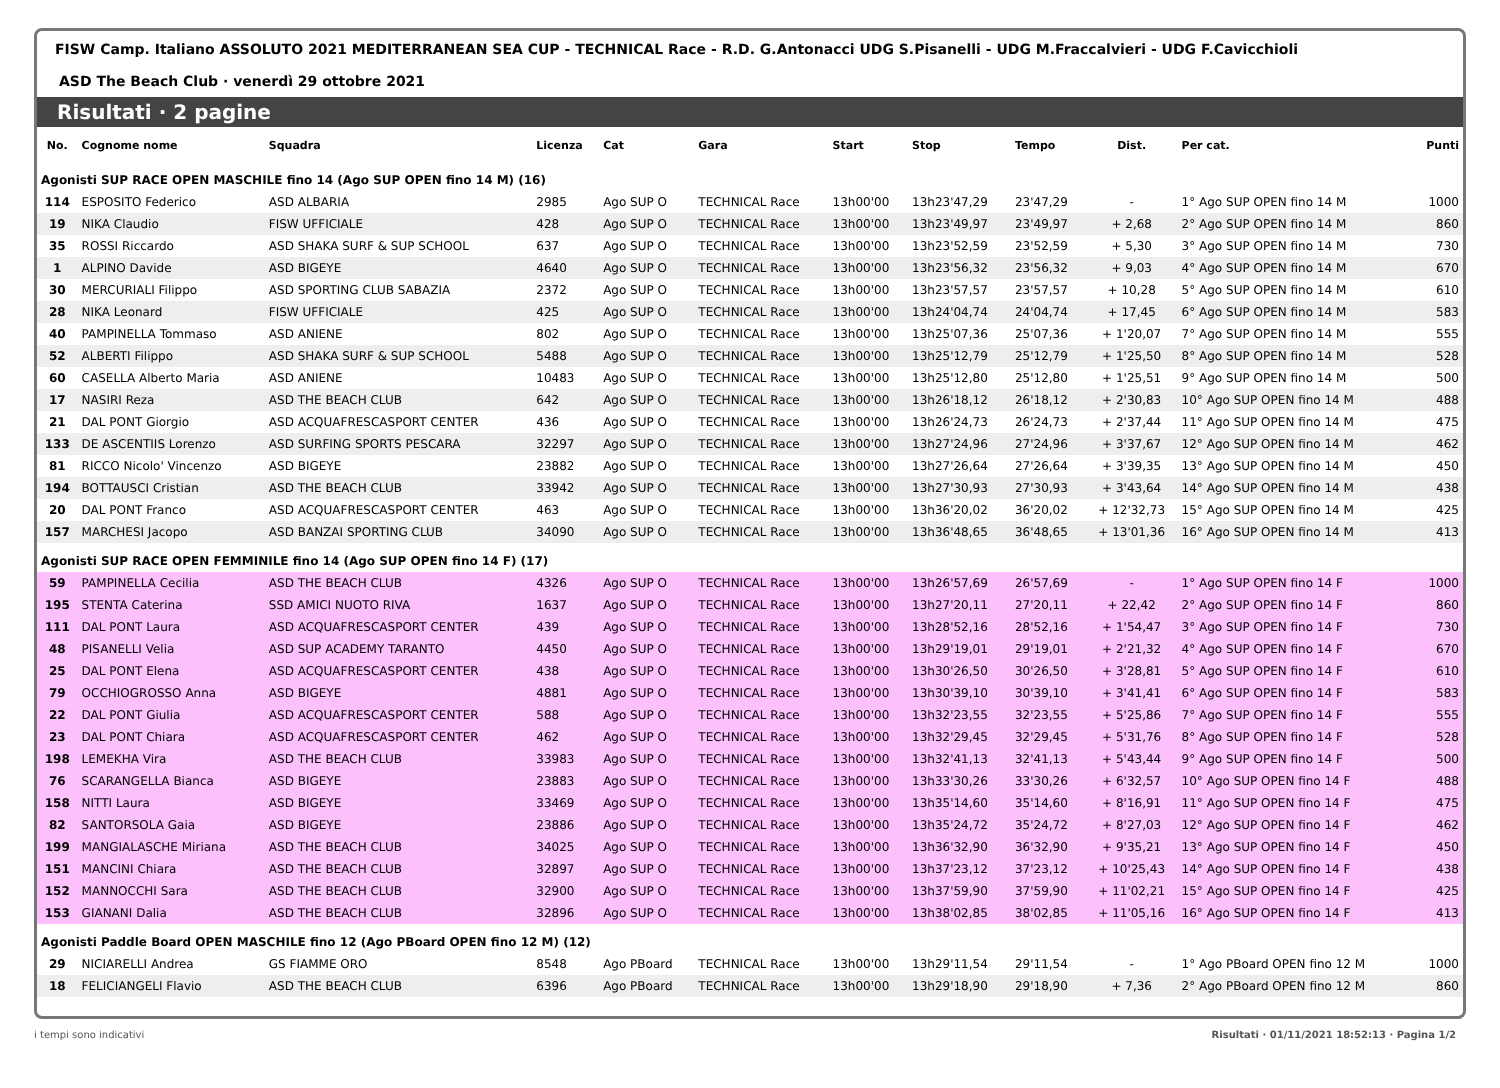FISW Camp. Italiano ASSOLUTO 2021 MEDITERRANEAN SEA CUP - TECHNICAL Race - R.D. G.Antonacci UDG S.Pisanelli - UDG M.Fraccalvieri - UDG F.Cavicchioli
ASD The Beach Club · venerdì 29 ottobre 2021
Risultati · 2 pagine
| No. | Cognome nome | Squadra | Licenza | Cat | Gara | Start | Stop | Tempo | Dist. | Per cat. | Punti |
| --- | --- | --- | --- | --- | --- | --- | --- | --- | --- | --- | --- |
| Agonisti SUP RACE OPEN MASCHILE fino 14 (Ago SUP OPEN fino 14 M) (16) | | | | | | | | | | | |
| 114 | ESPOSITO Federico | ASD ALBARIA | 2985 | Ago SUP O | TECHNICAL Race | 13h00'00 | 13h23'47,29 | 23'47,29 | - | 1° Ago SUP OPEN fino 14 M | 1000 |
| 19 | NIKA Claudio | FISW UFFICIALE | 428 | Ago SUP O | TECHNICAL Race | 13h00'00 | 13h23'49,97 | 23'49,97 | + 2,68 | 2° Ago SUP OPEN fino 14 M | 860 |
| 35 | ROSSI Riccardo | ASD SHAKA SURF & SUP SCHOOL | 637 | Ago SUP O | TECHNICAL Race | 13h00'00 | 13h23'52,59 | 23'52,59 | + 5,30 | 3° Ago SUP OPEN fino 14 M | 730 |
| 1 | ALPINO Davide | ASD BIGEYE | 4640 | Ago SUP O | TECHNICAL Race | 13h00'00 | 13h23'56,32 | 23'56,32 | + 9,03 | 4° Ago SUP OPEN fino 14 M | 670 |
| 30 | MERCURIALI Filippo | ASD SPORTING CLUB SABAZIA | 2372 | Ago SUP O | TECHNICAL Race | 13h00'00 | 13h23'57,57 | 23'57,57 | + 10,28 | 5° Ago SUP OPEN fino 14 M | 610 |
| 28 | NIKA Leonard | FISW UFFICIALE | 425 | Ago SUP O | TECHNICAL Race | 13h00'00 | 13h24'04,74 | 24'04,74 | + 17,45 | 6° Ago SUP OPEN fino 14 M | 583 |
| 40 | PAMPINELLA Tommaso | ASD ANIENE | 802 | Ago SUP O | TECHNICAL Race | 13h00'00 | 13h25'07,36 | 25'07,36 | + 1'20,07 | 7° Ago SUP OPEN fino 14 M | 555 |
| 52 | ALBERTI Filippo | ASD SHAKA SURF & SUP SCHOOL | 5488 | Ago SUP O | TECHNICAL Race | 13h00'00 | 13h25'12,79 | 25'12,79 | + 1'25,50 | 8° Ago SUP OPEN fino 14 M | 528 |
| 60 | CASELLA Alberto Maria | ASD ANIENE | 10483 | Ago SUP O | TECHNICAL Race | 13h00'00 | 13h25'12,80 | 25'12,80 | + 1'25,51 | 9° Ago SUP OPEN fino 14 M | 500 |
| 17 | NASIRI Reza | ASD THE BEACH CLUB | 642 | Ago SUP O | TECHNICAL Race | 13h00'00 | 13h26'18,12 | 26'18,12 | + 2'30,83 | 10° Ago SUP OPEN fino 14 M | 488 |
| 21 | DAL PONT Giorgio | ASD ACQUAFRESCASPORT CENTER | 436 | Ago SUP O | TECHNICAL Race | 13h00'00 | 13h26'24,73 | 26'24,73 | + 2'37,44 | 11° Ago SUP OPEN fino 14 M | 475 |
| 133 | DE ASCENTIIS Lorenzo | ASD SURFING SPORTS PESCARA | 32297 | Ago SUP O | TECHNICAL Race | 13h00'00 | 13h27'24,96 | 27'24,96 | + 3'37,67 | 12° Ago SUP OPEN fino 14 M | 462 |
| 81 | RICCO Nicolo' Vincenzo | ASD BIGEYE | 23882 | Ago SUP O | TECHNICAL Race | 13h00'00 | 13h27'26,64 | 27'26,64 | + 3'39,35 | 13° Ago SUP OPEN fino 14 M | 450 |
| 194 | BOTTAUSCI Cristian | ASD THE BEACH CLUB | 33942 | Ago SUP O | TECHNICAL Race | 13h00'00 | 13h27'30,93 | 27'30,93 | + 3'43,64 | 14° Ago SUP OPEN fino 14 M | 438 |
| 20 | DAL PONT Franco | ASD ACQUAFRESCASPORT CENTER | 463 | Ago SUP O | TECHNICAL Race | 13h00'00 | 13h36'20,02 | 36'20,02 | + 12'32,73 | 15° Ago SUP OPEN fino 14 M | 425 |
| 157 | MARCHESI Jacopo | ASD BANZAI SPORTING CLUB | 34090 | Ago SUP O | TECHNICAL Race | 13h00'00 | 13h36'48,65 | 36'48,65 | + 13'01,36 | 16° Ago SUP OPEN fino 14 M | 413 |
| Agonisti SUP RACE OPEN FEMMINILE fino 14 (Ago SUP OPEN fino 14 F) (17) | | | | | | | | | | | |
| 59 | PAMPINELLA Cecilia | ASD THE BEACH CLUB | 4326 | Ago SUP O | TECHNICAL Race | 13h00'00 | 13h26'57,69 | 26'57,69 | - | 1° Ago SUP OPEN fino 14 F | 1000 |
| 195 | STENTA Caterina | SSD AMICI NUOTO RIVA | 1637 | Ago SUP O | TECHNICAL Race | 13h00'00 | 13h27'20,11 | 27'20,11 | + 22,42 | 2° Ago SUP OPEN fino 14 F | 860 |
| 111 | DAL PONT Laura | ASD ACQUAFRESCASPORT CENTER | 439 | Ago SUP O | TECHNICAL Race | 13h00'00 | 13h28'52,16 | 28'52,16 | + 1'54,47 | 3° Ago SUP OPEN fino 14 F | 730 |
| 48 | PISANELLI Velia | ASD SUP ACADEMY TARANTO | 4450 | Ago SUP O | TECHNICAL Race | 13h00'00 | 13h29'19,01 | 29'19,01 | + 2'21,32 | 4° Ago SUP OPEN fino 14 F | 670 |
| 25 | DAL PONT Elena | ASD ACQUAFRESCASPORT CENTER | 438 | Ago SUP O | TECHNICAL Race | 13h00'00 | 13h30'26,50 | 30'26,50 | + 3'28,81 | 5° Ago SUP OPEN fino 14 F | 610 |
| 79 | OCCHIOGROSSO Anna | ASD BIGEYE | 4881 | Ago SUP O | TECHNICAL Race | 13h00'00 | 13h30'39,10 | 30'39,10 | + 3'41,41 | 6° Ago SUP OPEN fino 14 F | 583 |
| 22 | DAL PONT Giulia | ASD ACQUAFRESCASPORT CENTER | 588 | Ago SUP O | TECHNICAL Race | 13h00'00 | 13h32'23,55 | 32'23,55 | + 5'25,86 | 7° Ago SUP OPEN fino 14 F | 555 |
| 23 | DAL PONT Chiara | ASD ACQUAFRESCASPORT CENTER | 462 | Ago SUP O | TECHNICAL Race | 13h00'00 | 13h32'29,45 | 32'29,45 | + 5'31,76 | 8° Ago SUP OPEN fino 14 F | 528 |
| 198 | LEMEKHA Vira | ASD THE BEACH CLUB | 33983 | Ago SUP O | TECHNICAL Race | 13h00'00 | 13h32'41,13 | 32'41,13 | + 5'43,44 | 9° Ago SUP OPEN fino 14 F | 500 |
| 76 | SCARANGELLA Bianca | ASD BIGEYE | 23883 | Ago SUP O | TECHNICAL Race | 13h00'00 | 13h33'30,26 | 33'30,26 | + 6'32,57 | 10° Ago SUP OPEN fino 14 F | 488 |
| 158 | NITTI Laura | ASD BIGEYE | 33469 | Ago SUP O | TECHNICAL Race | 13h00'00 | 13h35'14,60 | 35'14,60 | + 8'16,91 | 11° Ago SUP OPEN fino 14 F | 475 |
| 82 | SANTORSOLA Gaia | ASD BIGEYE | 23886 | Ago SUP O | TECHNICAL Race | 13h00'00 | 13h35'24,72 | 35'24,72 | + 8'27,03 | 12° Ago SUP OPEN fino 14 F | 462 |
| 199 | MANGIALASCHE Miriana | ASD THE BEACH CLUB | 34025 | Ago SUP O | TECHNICAL Race | 13h00'00 | 13h36'32,90 | 36'32,90 | + 9'35,21 | 13° Ago SUP OPEN fino 14 F | 450 |
| 151 | MANCINI Chiara | ASD THE BEACH CLUB | 32897 | Ago SUP O | TECHNICAL Race | 13h00'00 | 13h37'23,12 | 37'23,12 | + 10'25,43 | 14° Ago SUP OPEN fino 14 F | 438 |
| 152 | MANNOCCHI Sara | ASD THE BEACH CLUB | 32900 | Ago SUP O | TECHNICAL Race | 13h00'00 | 13h37'59,90 | 37'59,90 | + 11'02,21 | 15° Ago SUP OPEN fino 14 F | 425 |
| 153 | GIANANI Dalia | ASD THE BEACH CLUB | 32896 | Ago SUP O | TECHNICAL Race | 13h00'00 | 13h38'02,85 | 38'02,85 | + 11'05,16 | 16° Ago SUP OPEN fino 14 F | 413 |
| Agonisti Paddle Board OPEN MASCHILE fino 12 (Ago PBoard OPEN fino 12 M) (12) | | | | | | | | | | | |
| 29 | NICIARELLI Andrea | GS FIAMME ORO | 8548 | Ago PBoard | TECHNICAL Race | 13h00'00 | 13h29'11,54 | 29'11,54 | - | 1° Ago PBoard OPEN fino 12 M | 1000 |
| 18 | FELICIANGELI Flavio | ASD THE BEACH CLUB | 6396 | Ago PBoard | TECHNICAL Race | 13h00'00 | 13h29'18,90 | 29'18,90 | + 7,36 | 2° Ago PBoard OPEN fino 12 M | 860 |
i tempi sono indicativi Risultati · 01/11/2021 18:52:13 · Pagina 1/2